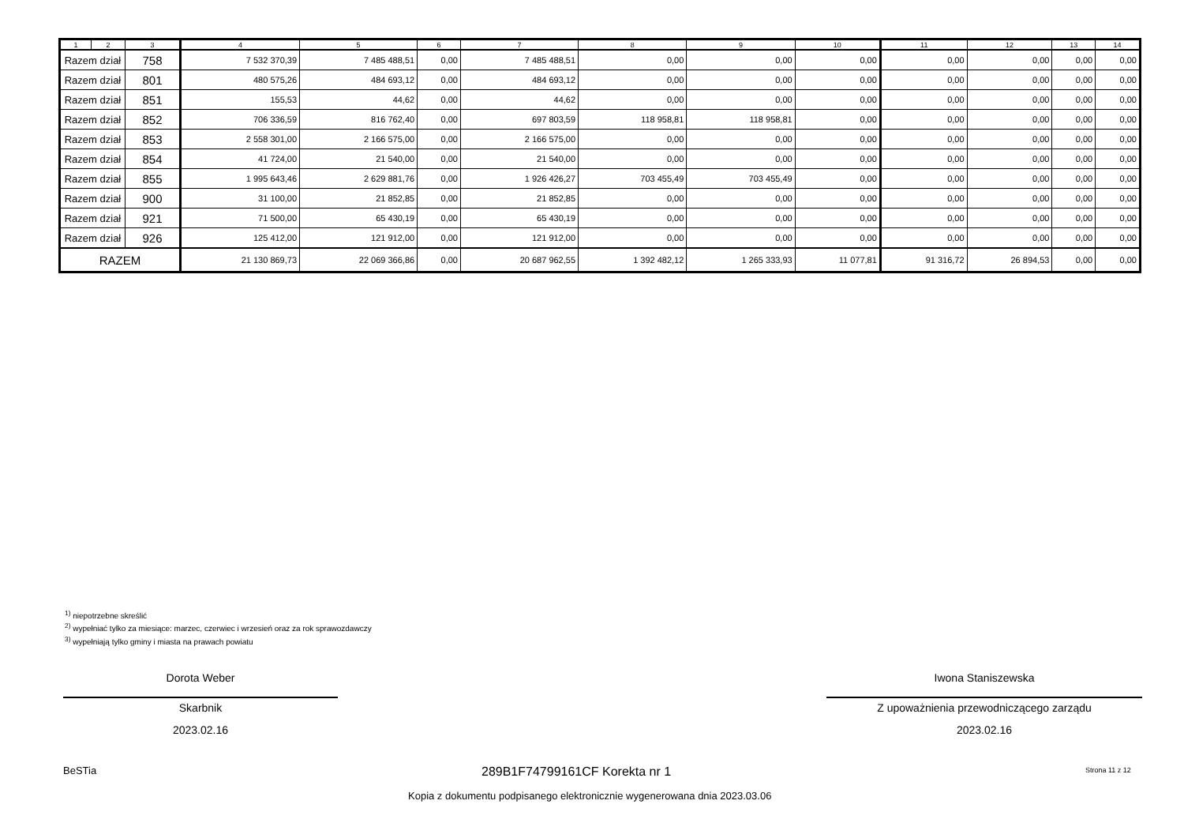| 1 | 2 | 3 | 4 | 5 | 6 | 7 | 8 | 9 | 10 | 11 | 12 | 13 | 14 |
| --- | --- | --- | --- | --- | --- | --- | --- | --- | --- | --- | --- | --- | --- |
| Razem dział | | 758 | 7 532 370,39 | 7 485 488,51 | 0,00 | 7 485 488,51 | 0,00 | 0,00 | 0,00 | 0,00 | 0,00 | 0,00 | 0,00 |
| Razem dział | | 801 | 480 575,26 | 484 693,12 | 0,00 | 484 693,12 | 0,00 | 0,00 | 0,00 | 0,00 | 0,00 | 0,00 | 0,00 |
| Razem dział | | 851 | 155,53 | 44,62 | 0,00 | 44,62 | 0,00 | 0,00 | 0,00 | 0,00 | 0,00 | 0,00 | 0,00 |
| Razem dział | | 852 | 706 336,59 | 816 762,40 | 0,00 | 697 803,59 | 118 958,81 | 118 958,81 | 0,00 | 0,00 | 0,00 | 0,00 | 0,00 |
| Razem dział | | 853 | 2 558 301,00 | 2 166 575,00 | 0,00 | 2 166 575,00 | 0,00 | 0,00 | 0,00 | 0,00 | 0,00 | 0,00 | 0,00 |
| Razem dział | | 854 | 41 724,00 | 21 540,00 | 0,00 | 21 540,00 | 0,00 | 0,00 | 0,00 | 0,00 | 0,00 | 0,00 | 0,00 |
| Razem dział | | 855 | 1 995 643,46 | 2 629 881,76 | 0,00 | 1 926 426,27 | 703 455,49 | 703 455,49 | 0,00 | 0,00 | 0,00 | 0,00 | 0,00 |
| Razem dział | | 900 | 31 100,00 | 21 852,85 | 0,00 | 21 852,85 | 0,00 | 0,00 | 0,00 | 0,00 | 0,00 | 0,00 | 0,00 |
| Razem dział | | 921 | 71 500,00 | 65 430,19 | 0,00 | 65 430,19 | 0,00 | 0,00 | 0,00 | 0,00 | 0,00 | 0,00 | 0,00 |
| Razem dział | | 926 | 125 412,00 | 121 912,00 | 0,00 | 121 912,00 | 0,00 | 0,00 | 0,00 | 0,00 | 0,00 | 0,00 | 0,00 |
| RAZEM | | | 21 130 869,73 | 22 069 366,86 | 0,00 | 20 687 962,55 | 1 392 482,12 | 1 265 333,93 | 11 077,81 | 91 316,72 | 26 894,53 | 0,00 | 0,00 |
<sup>1)</sup> niepotrzebne skreślić
<sup>2)</sup> wypełniać tylko za miesiące: marzec, czerwiec i wrzesień oraz za rok sprawozdawczy
<sup>3)</sup> wypełniają tylko gminy i miasta na prawach powiatu
Dorota Weber
Skarbnik
2023.02.16
Iwona Staniszewska
Z upoważnienia przewodniczącego zarządu
2023.02.16
BeSTia 289B1F74799161CF Korekta nr 1 Strona 11 z 12
Kopia z dokumentu podpisanego elektronicznie wygenerowana dnia 2023.03.06